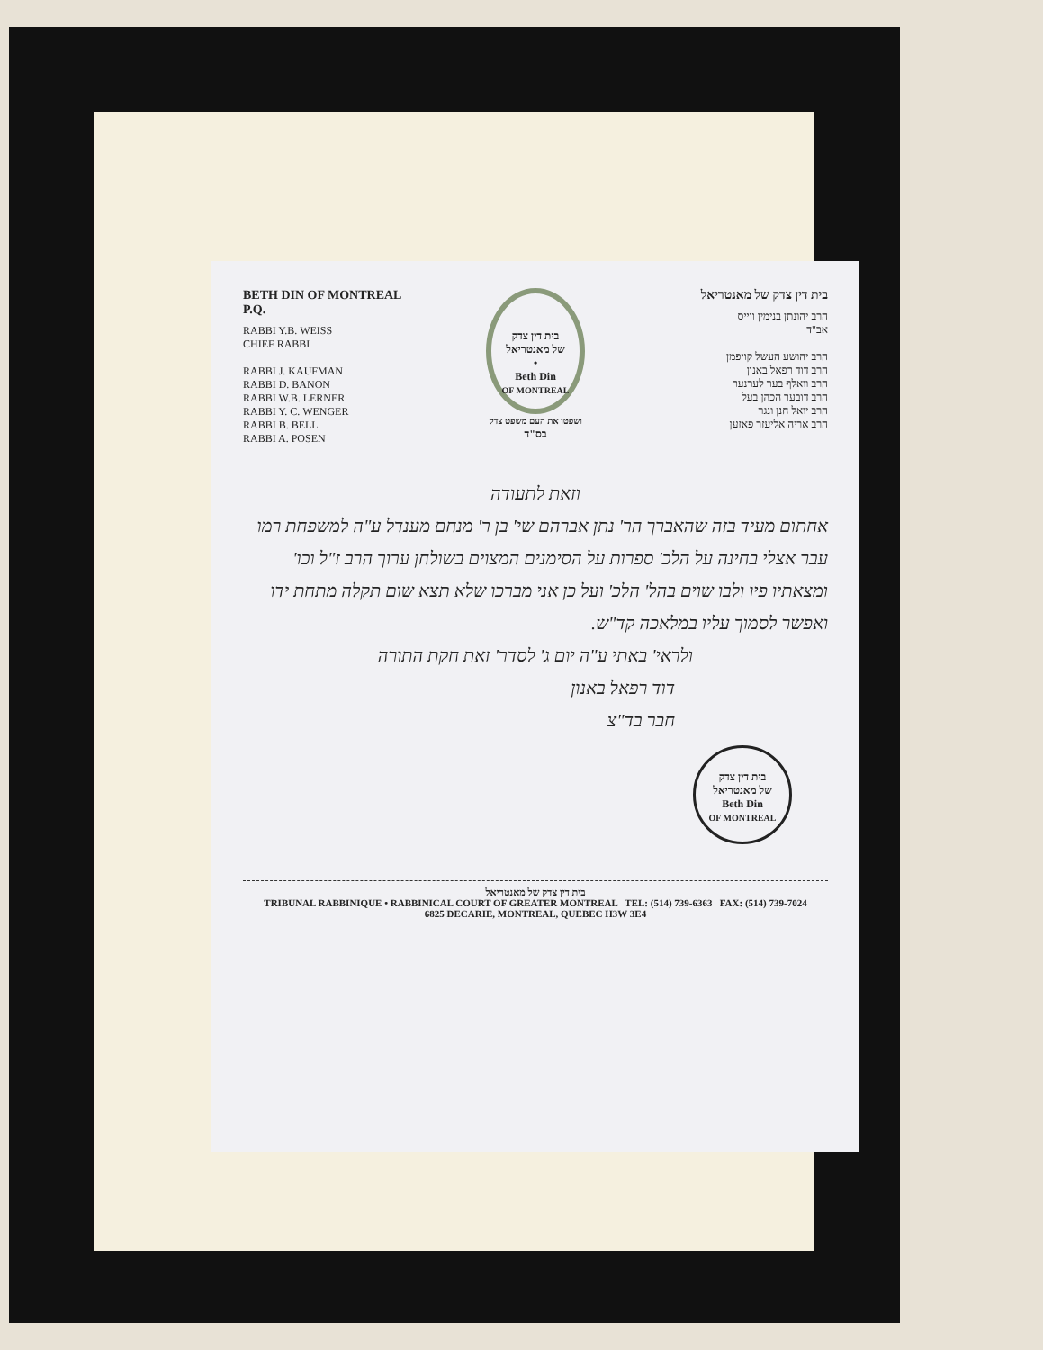BETH DIN OF MONTREAL P.Q.
RABBI Y.B. WEISS
CHIEF RABBI
RABBI J. KAUFMAN
RABBI D. BANON
RABBI W.B. LERNER
RABBI Y. C. WENGER
RABBI B. BELL
RABBI A. POSEN
בית דין צדק
של מאנטריאל
•
Beth Din
OF MONTREAL
ושפטו את העם משפט צדק
בס"ד
בית דין צדק של מאנטריאל
הרב יהונתן בנימין ווייס
אב"ד
הרב יהושע העשל קויפמן
הרב דוד רפאל באנון
הרב וואלף בער לערנער
הרב דובער הכהן בעל
הרב יואל חנן ונגר
הרב אריה אליעזר פאזען
וזאת לתעודה
אחתום מעיד בזה שהאברך הר' נתן אברהם שי' בן ר' מנחם מענדל ע"ה למשפחת רמו עבר אצלי בחינה על הלכ' ספרות על הסימנים המצוים בשולחן ערוך הרב ז"ל וכו' ומצאתיו פיו ולבו שוים בהל' הלכ' ועל כן אני מברכו שלא תצא שום תקלה מתחת ידו ואפשר לסמוך עליו במלאכה קד"ש.
ולראי' באתי ע"ה יום ג' לסדר' זאת חקת התורה
דוד רפאל באנון
חבר בד"צ
בית דין צדק
של מאנטריאל
Beth Din
OF MONTREAL
בית דין צדק של מאנטריאל
TRIBUNAL RABBINIQUE • RABBINICAL COURT OF GREATER MONTREAL TEL: (514) 739-6363 FAX: (514) 739-7024
6825 DECARIE, MONTREAL, QUEBEC H3W 3E4